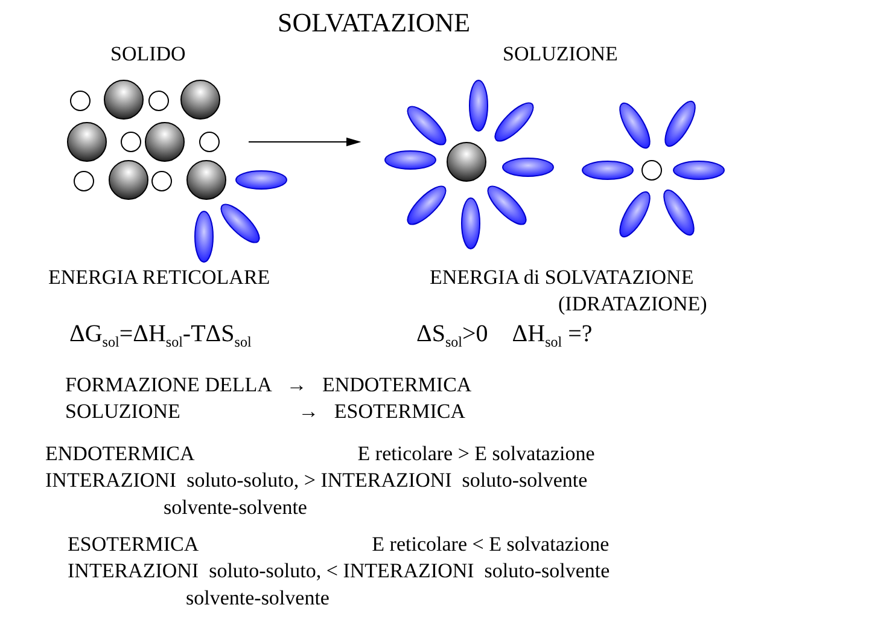SOLVATAZIONE
SOLIDO
SOLUZIONE
ENERGIA RETICOLARE
ENERGIA di SOLVATAZIONE
(IDRATAZIONE)
ΔG<sub>sol</sub>=ΔH<sub>sol</sub>-TΔS<sub>sol</sub>
ΔS<sub>sol</sub>>0 ΔH<sub>sol</sub> =?
FORMAZIONE DELLA → ENDOTERMICA
SOLUZIONE → ESOTERMICA
ENDOTERMICA E reticolare > E solvatazione
INTERAZIONI soluto-soluto, > INTERAZIONI soluto-solvente
solvente-solvente
ESOTERMICA E reticolare < E solvatazione
INTERAZIONI soluto-soluto, < INTERAZIONI soluto-solvente
solvente-solvente